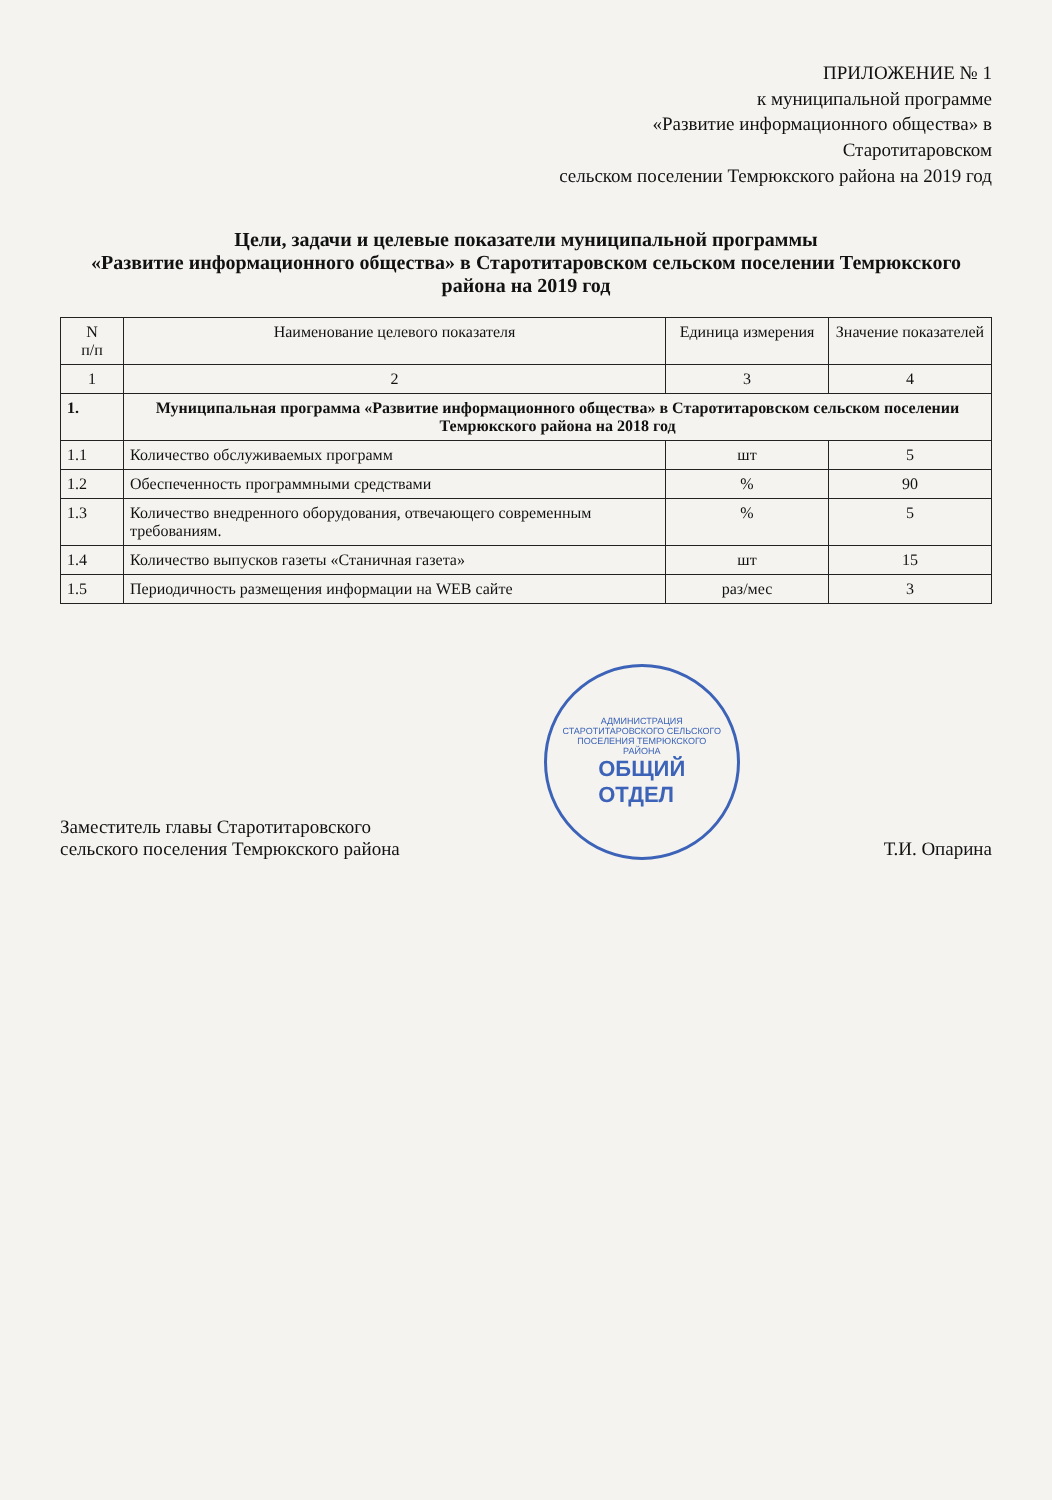ПРИЛОЖЕНИЕ № 1
к муниципальной программе
«Развитие информационного общества» в Старотитаровском
сельском поселении Темрюкского района на 2019 год
Цели, задачи и целевые показатели муниципальной программы
«Развитие информационного общества» в Старотитаровском сельском поселении Темрюкского района на 2019 год
| N п/п | Наименование целевого показателя | Единица измерения | Значение показателей |
| --- | --- | --- | --- |
| 1 | 2 | 3 | 4 |
| 1. | Муниципальная программа «Развитие информационного общества» в Старотитаровском сельском поселении Темрюкского района на 2018 год | | |
| 1.1 | Количество обслуживаемых программ | шт | 5 |
| 1.2 | Обеспеченность программными средствами | % | 90 |
| 1.3 | Количество внедренного оборудования, отвечающего современным требованиям. | % | 5 |
| 1.4 | Количество выпусков газеты «Станичная газета» | шт | 15 |
| 1.5 | Периодичность размещения информации на WEB сайте | раз/мес | 3 |
Заместитель главы Старотитаровского
сельского поселения Темрюкского района
АДМИНИСТРАЦИЯ СТАРОТИТАРОВСКОГО СЕЛЬСКОГО ПОСЕЛЕНИЯ ТЕМРЮКСКОГО РАЙОНА
ОБЩИЙ
ОТДЕЛ
Т.И. Опарина